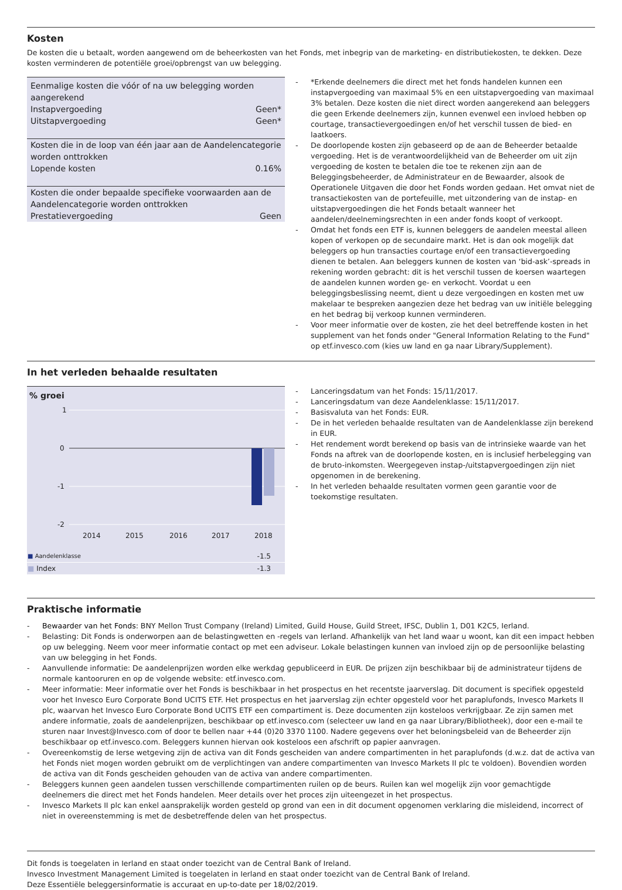Kosten
De kosten die u betaalt, worden aangewend om de beheerkosten van het Fonds, met inbegrip van de marketing- en distributiekosten, te dekken. Deze kosten verminderen de potentiële groei/opbrengst van uw belegging.
| Eenmalige kosten die vóór of na uw belegging worden aangerekend | |
| Instapvergoeding | Geen* |
| Uitstapvergoeding | Geen* |
| Kosten die in de loop van één jaar aan de Aandelencategorie worden onttrokken | |
| Lopende kosten | 0.16% |
| Kosten die onder bepaalde specifieke voorwaarden aan de Aandelencategorie worden onttrokken | |
| Prestatievergoeding | Geen |
- *Erkende deelnemers die direct met het fonds handelen kunnen een instapvergoeding van maximaal 5% en een uitstapvergoeding van maximaal 3% betalen. Deze kosten die niet direct worden aangerekend aan beleggers die geen Erkende deelnemers zijn, kunnen evenwel een invloed hebben op courtage, transactievergoedingen en/of het verschil tussen de bied- en laatkoers.
- De doorlopende kosten zijn gebaseerd op de aan de Beheerder betaalde vergoeding. Het is de verantwoordelijkheid van de Beheerder om uit zijn vergoeding de kosten te betalen die toe te rekenen zijn aan de Beleggingsbeheerder, de Administrateur en de Bewaarder, alsook de Operationele Uitgaven die door het Fonds worden gedaan. Het omvat niet de transactiekosten van de portefeuille, met uitzondering van de instap- en uitstapvergoedingen die het Fonds betaalt wanneer het aandelen/deelnemingsrechten in een ander fonds koopt of verkoopt.
- Omdat het fonds een ETF is, kunnen beleggers de aandelen meestal alleen kopen of verkopen op de secundaire markt. Het is dan ook mogelijk dat beleggers op hun transacties courtage en/of een transactievergoeding dienen te betalen. Aan beleggers kunnen de kosten van ‘bid-ask’-spreads in rekening worden gebracht: dit is het verschil tussen de koersen waartegen de aandelen kunnen worden ge- en verkocht. Voordat u een beleggingsbeslissing neemt, dient u deze vergoedingen en kosten met uw makelaar te bespreken aangezien deze het bedrag van uw initiële belegging en het bedrag bij verkoop kunnen verminderen.
- Voor meer informatie over de kosten, zie het deel betreffende kosten in het supplement van het fonds onder "General Information Relating to the Fund" op etf.invesco.com (kies uw land en ga naar Library/Supplement).
In het verleden behaalde resultaten
% groei
1
0
-1
-2
2014
2015
2016
2017
2018
| ■ Aandelenklasse | -1.5 |
| ■ Index | -1.3 |
- Lanceringsdatum van het Fonds: 15/11/2017.
- Lanceringsdatum van deze Aandelenklasse: 15/11/2017.
- Basisvaluta van het Fonds: EUR.
- De in het verleden behaalde resultaten van de Aandelenklasse zijn berekend in EUR.
- Het rendement wordt berekend op basis van de intrinsieke waarde van het Fonds na aftrek van de doorlopende kosten, en is inclusief herbelegging van de bruto-inkomsten. Weergegeven instap-/uitstapvergoedingen zijn niet opgenomen in de berekening.
- In het verleden behaalde resultaten vormen geen garantie voor de toekomstige resultaten.
Praktische informatie
- Bewaarder van het Fonds: BNY Mellon Trust Company (Ireland) Limited, Guild House, Guild Street, IFSC, Dublin 1, D01 K2C5, Ierland.
- Belasting: Dit Fonds is onderworpen aan de belastingwetten en -regels van Ierland. Afhankelijk van het land waar u woont, kan dit een impact hebben op uw belegging. Neem voor meer informatie contact op met een adviseur. Lokale belastingen kunnen van invloed zijn op de persoonlijke belasting van uw belegging in het Fonds.
- Aanvullende informatie: De aandelenprijzen worden elke werkdag gepubliceerd in EUR. De prijzen zijn beschikbaar bij de administrateur tijdens de normale kantooruren en op de volgende website: etf.invesco.com.
- Meer informatie: Meer informatie over het Fonds is beschikbaar in het prospectus en het recentste jaarverslag. Dit document is specifiek opgesteld voor het Invesco Euro Corporate Bond UCITS ETF. Het prospectus en het jaarverslag zijn echter opgesteld voor het paraplufonds, Invesco Markets II plc, waarvan het Invesco Euro Corporate Bond UCITS ETF een compartiment is. Deze documenten zijn kosteloos verkrijgbaar. Ze zijn samen met andere informatie, zoals de aandelenprijzen, beschikbaar op etf.invesco.com (selecteer uw land en ga naar Library/Bibliotheek), door een e-mail te sturen naar Invest@Invesco.com of door te bellen naar +44 (0)20 3370 1100. Nadere gegevens over het beloningsbeleid van de Beheerder zijn beschikbaar op etf.invesco.com. Beleggers kunnen hiervan ook kosteloos een afschrift op papier aanvragen.
- Overeenkomstig de Ierse wetgeving zijn de activa van dit Fonds gescheiden van andere compartimenten in het paraplufonds (d.w.z. dat de activa van het Fonds niet mogen worden gebruikt om de verplichtingen van andere compartimenten van Invesco Markets II plc te voldoen). Bovendien worden de activa van dit Fonds gescheiden gehouden van de activa van andere compartimenten.
- Beleggers kunnen geen aandelen tussen verschillende compartimenten ruilen op de beurs. Ruilen kan wel mogelijk zijn voor gemachtigde deelnemers die direct met het Fonds handelen. Meer details over het proces zijn uiteengezet in het prospectus.
- Invesco Markets II plc kan enkel aansprakelijk worden gesteld op grond van een in dit document opgenomen verklaring die misleidend, incorrect of niet in overeenstemming is met de desbetreffende delen van het prospectus.
Dit fonds is toegelaten in Ierland en staat onder toezicht van de Central Bank of Ireland.
Invesco Investment Management Limited is toegelaten in Ierland en staat onder toezicht van de Central Bank of Ireland.
Deze Essentiële beleggersinformatie is accuraat en up-to-date per 18/02/2019.